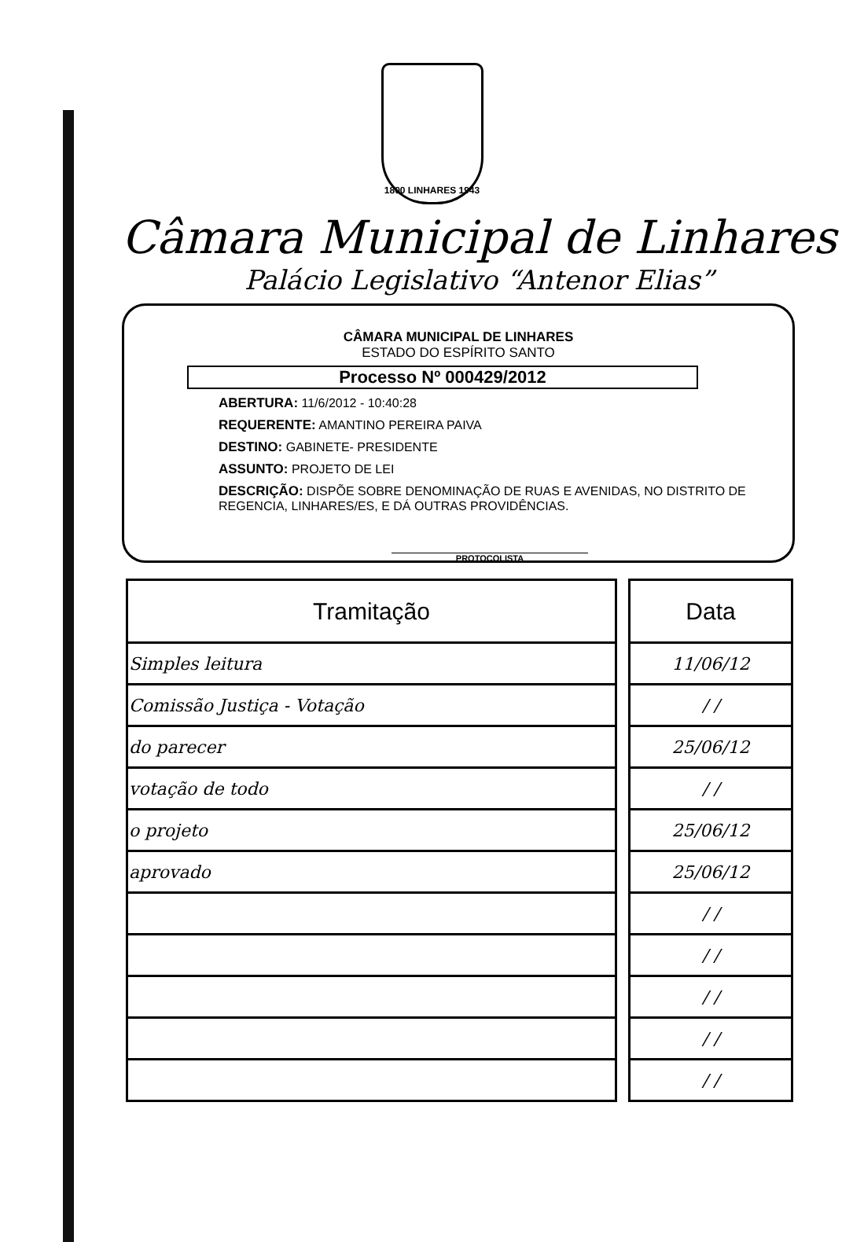1800 LINHARES 1943
Câmara Municipal de Linhares
Palácio Legislativo “Antenor Elias”
CÂMARA MUNICIPAL DE LINHARES
ESTADO DO ESPÍRITO SANTO
Processo Nº 000429/2012
ABERTURA: 11/6/2012 - 10:40:28
REQUERENTE: AMANTINO PEREIRA PAIVA
DESTINO: GABINETE- PRESIDENTE
ASSUNTO: PROJETO DE LEI
DESCRIÇÃO: DISPÕE SOBRE DENOMINAÇÃO DE RUAS E AVENIDAS, NO DISTRITO DE REGENCIA, LINHARES/ES, E DÁ OUTRAS PROVIDÊNCIAS.
PROTOCOLISTA
| Tramitação |
| --- |
| Simples leitura |
| Comissão Justiça - Votação |
| do parecer |
| votação de todo |
| o projeto |
| aprovado |
| Data |
| --- |
| 11/06/12 |
| / / |
| 25/06/12 |
| / / |
| 25/06/12 |
| 25/06/12 |
| / / |
| / / |
| / / |
| / / |
| / / |